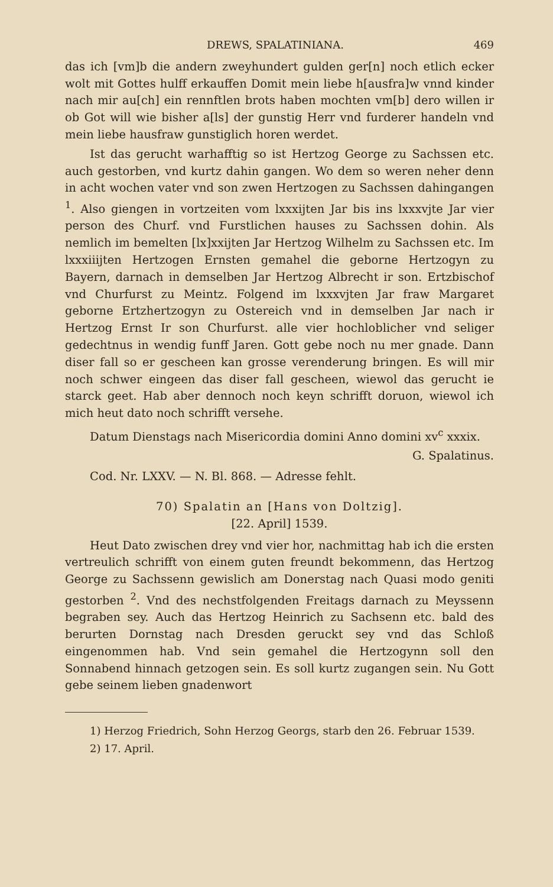DREWS, SPALATINIANA. 469
das ich [vm]b die andern zweyhundert gulden ger[n] noch etlich ecker wolt mit Gottes hulff erkauffen Domit mein liebe h[ausfra]w vnnd kinder nach mir au[ch] ein rennftlen brots haben mochten vm[b] dero willen ir ob Got will wie bisher a[ls] der gunstig Herr vnd furderer handeln vnd mein liebe hausfraw gunstiglich horen werdet.
Ist das gerucht warhafftig so ist Hertzog George zu Sachssen etc. auch gestorben, vnd kurtz dahin gangen. Wo dem so weren neher denn in acht wochen vater vnd son zwen Hertzogen zu Sachssen dahingangen <sup>1</sup>. Also giengen in vortzeiten vom lxxxijten Jar bis ins lxxxvjte Jar vier person des Churf. vnd Furstlichen hauses zu Sachssen dohin. Als nemlich im bemelten [lx]xxijten Jar Hertzog Wilhelm zu Sachssen etc. Im lxxxiiijten Hertzogen Ernsten gemahel die geborne Hertzogyn zu Bayern, darnach in demselben Jar Hertzog Albrecht ir son. Ertzbischof vnd Churfurst zu Meintz. Folgend im lxxxvjten Jar fraw Margaret geborne Ertzhertzogyn zu Ostereich vnd in demselben Jar nach ir Hertzog Ernst Ir son Churfurst. alle vier hochloblicher vnd seliger gedechtnus in wendig funff Jaren. Gott gebe noch nu mer gnade. Dann diser fall so er gescheen kan grosse verenderung bringen. Es will mir noch schwer eingeen das diser fall gescheen, wiewol das gerucht ie starck geet. Hab aber dennoch noch keyn schrifft doruon, wiewol ich mich heut dato noch schrifft versehe.
Datum Dienstags nach Misericordia domini Anno domini xv<sup>c</sup> xxxix.
G. Spalatinus.
Cod. Nr. LXXV. — N. Bl. 868. — Adresse fehlt.
70) Spalatin an [Hans von Doltzig].
[22. April] 1539.
Heut Dato zwischen drey vnd vier hor, nachmittag hab ich die ersten vertreulich schrifft von einem guten freundt bekommenn, das Hertzog George zu Sachssenn gewislich am Donerstag nach Quasi modo geniti gestorben <sup>2</sup>. Vnd des nechstfolgenden Freitags darnach zu Meyssenn begraben sey. Auch das Hertzog Heinrich zu Sachsenn etc. bald des berurten Dornstag nach Dresden geruckt sey vnd das Schloß eingenommen hab. Vnd sein gemahel die Hertzogynn soll den Sonnabend hinnach getzogen sein. Es soll kurtz zugangen sein. Nu Gott gebe seinem lieben gnadenwort
1) Herzog Friedrich, Sohn Herzog Georgs, starb den 26. Februar 1539.
2) 17. April.